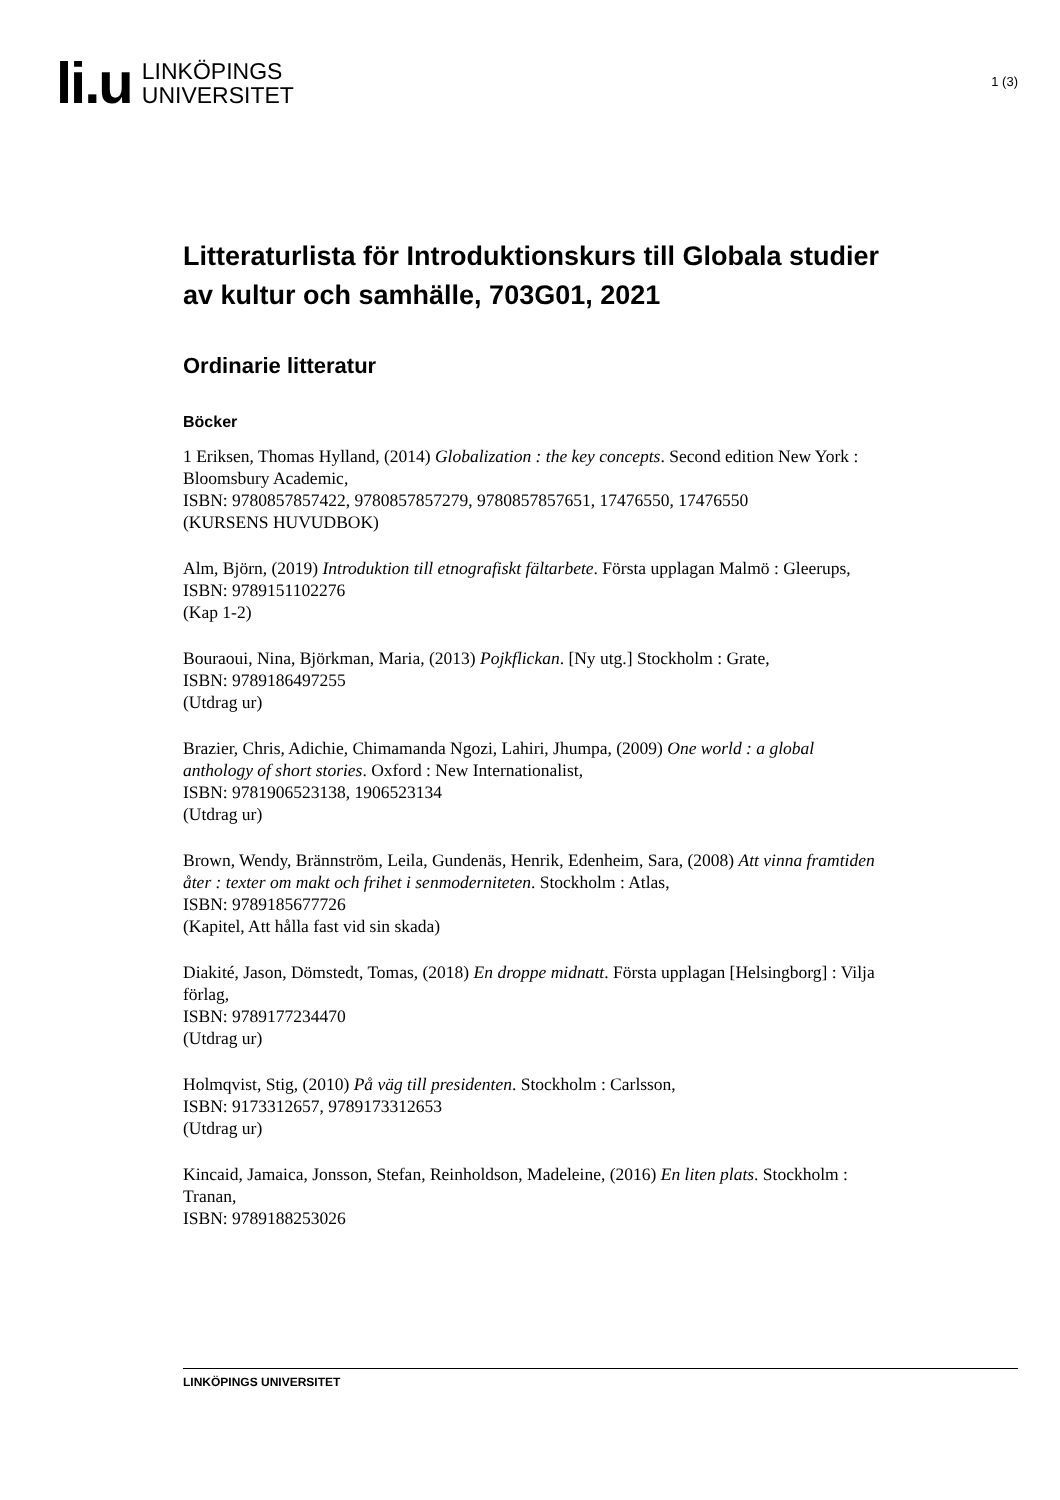li.u
LINKÖPINGS
UNIVERSITET
1 (3)
Litteraturlista för Introduktionskurs till Globala studier av kultur och samhälle, 703G01, 2021
Ordinarie litteratur
Böcker
1 Eriksen, Thomas Hylland, (2014) Globalization : the key concepts. Second edition New York : Bloomsbury Academic,
ISBN: 9780857857422, 9780857857279, 9780857857651, 17476550, 17476550
(KURSENS HUVUDBOK)
Alm, Björn, (2019) Introduktion till etnografiskt fältarbete. Första upplagan Malmö : Gleerups,
ISBN: 9789151102276
(Kap 1-2)
Bouraoui, Nina, Björkman, Maria, (2013) Pojkflickan. [Ny utg.] Stockholm : Grate,
ISBN: 9789186497255
(Utdrag ur)
Brazier, Chris, Adichie, Chimamanda Ngozi, Lahiri, Jhumpa, (2009) One world : a global anthology of short stories. Oxford : New Internationalist,
ISBN: 9781906523138, 1906523134
(Utdrag ur)
Brown, Wendy, Brännström, Leila, Gundenäs, Henrik, Edenheim, Sara, (2008) Att vinna framtiden åter : texter om makt och frihet i senmoderniteten. Stockholm : Atlas,
ISBN: 9789185677726
(Kapitel, Att hålla fast vid sin skada)
Diakité, Jason, Dömstedt, Tomas, (2018) En droppe midnatt. Första upplagan [Helsingborg] : Vilja förlag,
ISBN: 9789177234470
(Utdrag ur)
Holmqvist, Stig, (2010) På väg till presidenten. Stockholm : Carlsson,
ISBN: 9173312657, 9789173312653
(Utdrag ur)
Kincaid, Jamaica, Jonsson, Stefan, Reinholdson, Madeleine, (2016) En liten plats. Stockholm : Tranan,
ISBN: 9789188253026
LINKÖPINGS UNIVERSITET